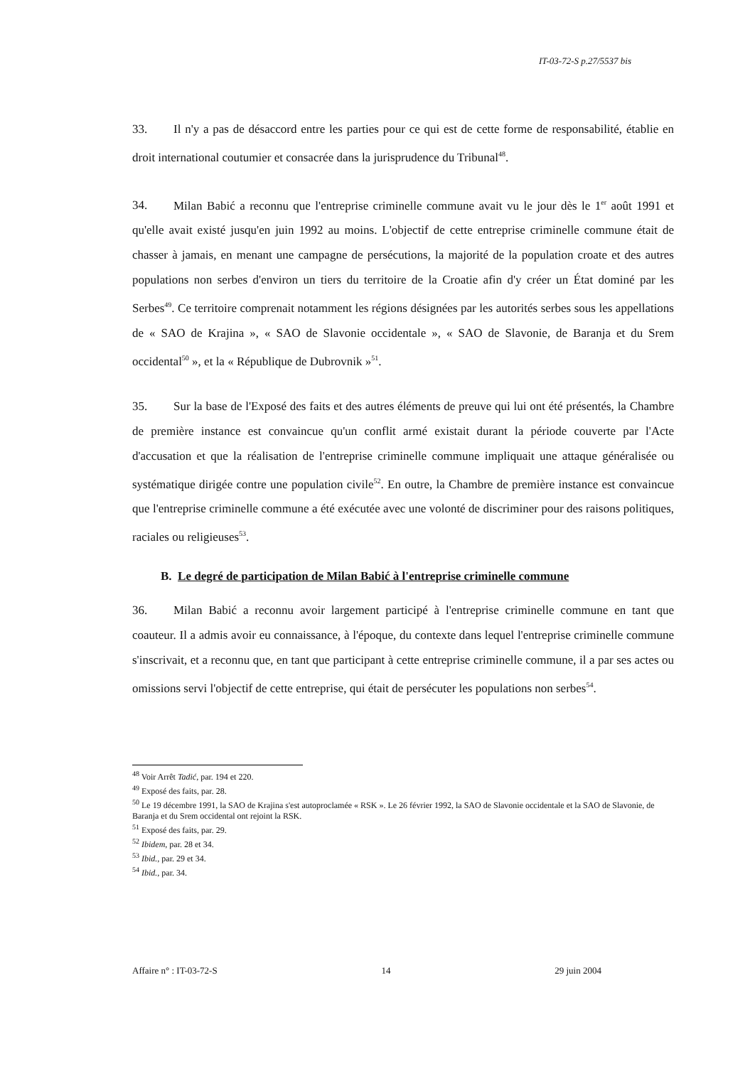IT-03-72-S p.27/5537 bis
33. Il n'y a pas de désaccord entre les parties pour ce qui est de cette forme de responsabilité, établie en droit international coutumier et consacrée dans la jurisprudence du Tribunal<sup>48</sup>.
34. Milan Babić a reconnu que l'entreprise criminelle commune avait vu le jour dès le 1<sup>er</sup> août 1991 et qu'elle avait existé jusqu'en juin 1992 au moins. L'objectif de cette entreprise criminelle commune était de chasser à jamais, en menant une campagne de persécutions, la majorité de la population croate et des autres populations non serbes d'environ un tiers du territoire de la Croatie afin d'y créer un État dominé par les Serbes<sup>49</sup>. Ce territoire comprenait notamment les régions désignées par les autorités serbes sous les appellations de « SAO de Krajina », « SAO de Slavonie occidentale », « SAO de Slavonie, de Baranja et du Srem occidental<sup>50</sup> », et la « République de Dubrovnik »<sup>51</sup>.
35. Sur la base de l'Exposé des faits et des autres éléments de preuve qui lui ont été présentés, la Chambre de première instance est convaincue qu'un conflit armé existait durant la période couverte par l'Acte d'accusation et que la réalisation de l'entreprise criminelle commune impliquait une attaque généralisée ou systématique dirigée contre une population civile<sup>52</sup>. En outre, la Chambre de première instance est convaincue que l'entreprise criminelle commune a été exécutée avec une volonté de discriminer pour des raisons politiques, raciales ou religieuses<sup>53</sup>.
B. Le degré de participation de Milan Babić à l'entreprise criminelle commune
36. Milan Babić a reconnu avoir largement participé à l'entreprise criminelle commune en tant que coauteur. Il a admis avoir eu connaissance, à l'époque, du contexte dans lequel l'entreprise criminelle commune s'inscrivait, et a reconnu que, en tant que participant à cette entreprise criminelle commune, il a par ses actes ou omissions servi l'objectif de cette entreprise, qui était de persécuter les populations non serbes<sup>54</sup>.
<sup>48</sup> Voir Arrêt Tadić, par. 194 et 220.
<sup>49</sup> Exposé des faits, par. 28.
<sup>50</sup> Le 19 décembre 1991, la SAO de Krajina s'est autoproclamée « RSK ». Le 26 février 1992, la SAO de Slavonie occidentale et la SAO de Slavonie, de Baranja et du Srem occidental ont rejoint la RSK.
<sup>51</sup> Exposé des faits, par. 29.
<sup>52</sup> Ibidem, par. 28 et 34.
<sup>53</sup> Ibid., par. 29 et 34.
<sup>54</sup> Ibid., par. 34.
Affaire n° : IT-03-72-S 14 29 juin 2004